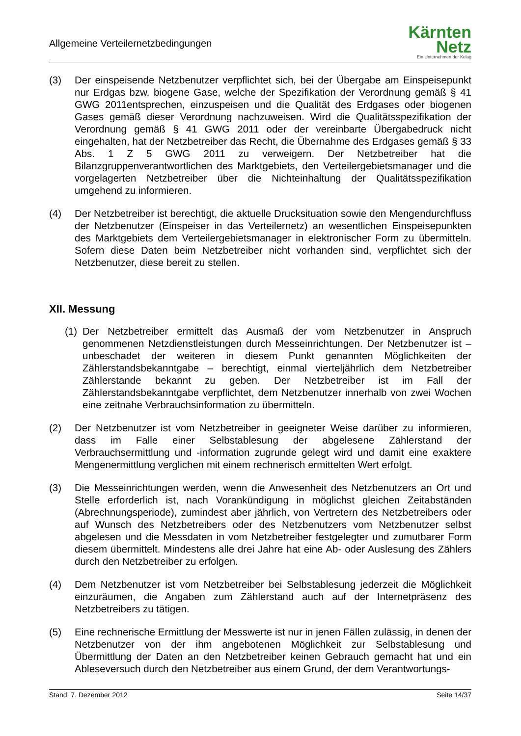Allgemeine Verteilernetzbedingungen
Kärnten
Netz
Ein Unternehmen der Kelag
(3) Der einspeisende Netzbenutzer verpflichtet sich, bei der Übergabe am Einspeisepunkt nur Erdgas bzw. biogene Gase, welche der Spezifikation der Verordnung gemäß § 41 GWG 2011entsprechen, einzuspeisen und die Qualität des Erdgases oder biogenen Gases gemäß dieser Verordnung nachzuweisen. Wird die Qualitätsspezifikation der Verordnung gemäß § 41 GWG 2011 oder der vereinbarte Übergabedruck nicht eingehalten, hat der Netzbetreiber das Recht, die Übernahme des Erdgases gemäß § 33 Abs. 1 Z 5 GWG 2011 zu verweigern. Der Netzbetreiber hat die Bilanzgruppenverantwortlichen des Marktgebiets, den Verteilergebietsmanager und die vorgelagerten Netzbetreiber über die Nichteinhaltung der Qualitätsspezifikation umgehend zu informieren.
(4) Der Netzbetreiber ist berechtigt, die aktuelle Drucksituation sowie den Mengendurchfluss der Netzbenutzer (Einspeiser in das Verteilernetz) an wesentlichen Einspeisepunkten des Marktgebiets dem Verteilergebietsmanager in elektronischer Form zu übermitteln. Sofern diese Daten beim Netzbetreiber nicht vorhanden sind, verpflichtet sich der Netzbenutzer, diese bereit zu stellen.
XII. Messung
(1)
Der Netzbetreiber ermittelt das Ausmaß der vom Netzbenutzer in Anspruch genommenen Netzdienstleistungen durch Messeinrichtungen. Der Netzbenutzer ist – unbeschadet der weiteren in diesem Punkt genannten Möglichkeiten der Zählerstandsbekanntgabe – berechtigt, einmal vierteljährlich dem Netzbetreiber Zählerstande bekannt zu geben. Der Netzbetreiber ist im Fall der Zählerstandsbekanntgabe verpflichtet, dem Netzbenutzer innerhalb von zwei Wochen eine zeitnahe Verbrauchsinformation zu übermitteln.
(2) Der Netzbenutzer ist vom Netzbetreiber in geeigneter Weise darüber zu informieren, dass im Falle einer Selbstablesung der abgelesene Zählerstand der Verbrauchsermittlung und -information zugrunde gelegt wird und damit eine exaktere Mengenermittlung verglichen mit einem rechnerisch ermittelten Wert erfolgt.
(3) Die Messeinrichtungen werden, wenn die Anwesenheit des Netzbenutzers an Ort und Stelle erforderlich ist, nach Vorankündigung in möglichst gleichen Zeitabständen (Abrechnungsperiode), zumindest aber jährlich, von Vertretern des Netzbetreibers oder auf Wunsch des Netzbetreibers oder des Netzbenutzers vom Netzbenutzer selbst abgelesen und die Messdaten in vom Netzbetreiber festgelegter und zumutbarer Form diesem übermittelt. Mindestens alle drei Jahre hat eine Ab- oder Auslesung des Zählers durch den Netzbetreiber zu erfolgen.
(4) Dem Netzbenutzer ist vom Netzbetreiber bei Selbstablesung jederzeit die Möglichkeit einzuräumen, die Angaben zum Zählerstand auch auf der Internetpräsenz des Netzbetreibers zu tätigen.
(5) Eine rechnerische Ermittlung der Messwerte ist nur in jenen Fällen zulässig, in denen der Netzbenutzer von der ihm angebotenen Möglichkeit zur Selbstablesung und Übermittlung der Daten an den Netzbetreiber keinen Gebrauch gemacht hat und ein Ableseversuch durch den Netzbetreiber aus einem Grund, der dem Verantwortungs-
Stand: 7. Dezember 2012 Seite 14/37